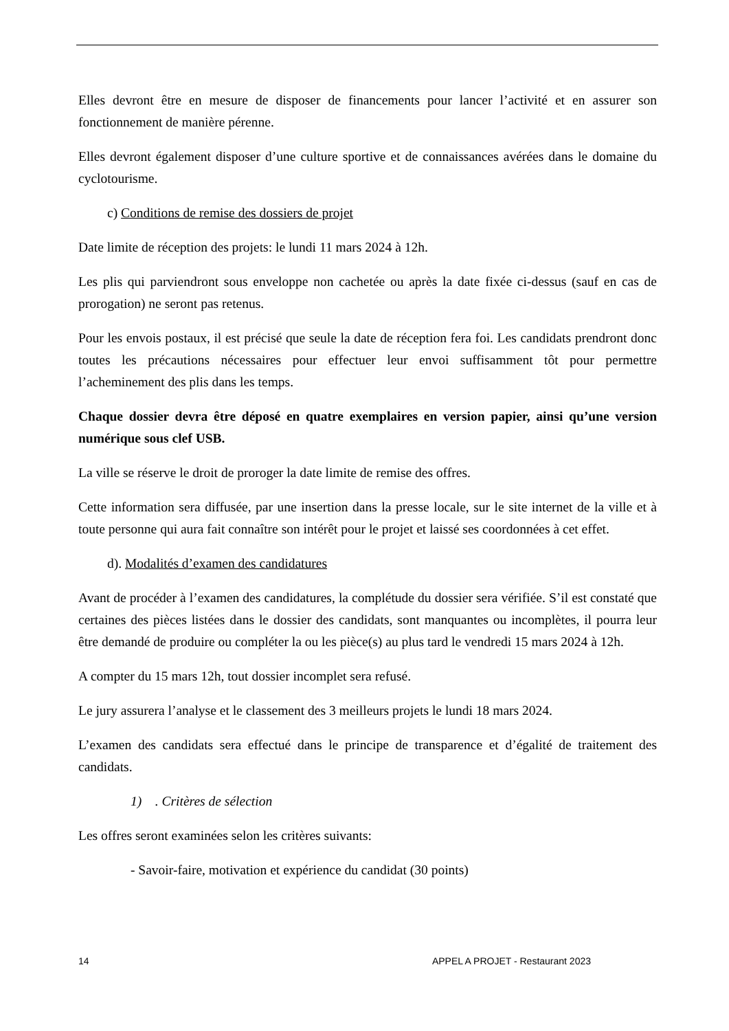Elles devront être en mesure de disposer de financements pour lancer l’activité et en assurer son fonctionnement de manière pérenne.
Elles devront également disposer d’une culture sportive et de connaissances avérées dans le domaine du cyclotourisme.
c) Conditions de remise des dossiers de projet
Date limite de réception des projets: le lundi 11 mars 2024 à 12h.
Les plis qui parviendront sous enveloppe non cachetée ou après la date fixée ci-dessus (sauf en cas de prorogation) ne seront pas retenus.
Pour les envois postaux, il est précisé que seule la date de réception fera foi. Les candidats prendront donc toutes les précautions nécessaires pour effectuer leur envoi suffisamment tôt pour permettre l’acheminement des plis dans les temps.
Chaque dossier devra être déposé en quatre exemplaires en version papier, ainsi qu’une version numérique sous clef USB.
La ville se réserve le droit de proroger la date limite de remise des offres.
Cette information sera diffusée, par une insertion dans la presse locale, sur le site internet de la ville et à toute personne qui aura fait connaître son intérêt pour le projet et laissé ses coordonnées à cet effet.
d). Modalités d’examen des candidatures
Avant de procéder à l’examen des candidatures, la complétude du dossier sera vérifiée. S’il est constaté que certaines des pièces listées dans le dossier des candidats, sont manquantes ou incomplètes, il pourra leur être demandé de produire ou compléter la ou les pièce(s) au plus tard le vendredi 15 mars 2024 à 12h.
A compter du 15 mars 12h, tout dossier incomplet sera refusé.
Le jury assurera l’analyse et le classement des 3 meilleurs projets le lundi 18 mars 2024.
L’examen des candidats sera effectué dans le principe de transparence et d’égalité de traitement des candidats.
1) . Critères de sélection
Les offres seront examinées selon les critères suivants:
- Savoir-faire, motivation et expérience du candidat (30 points)
14 APPEL A PROJET - Restaurant 2023